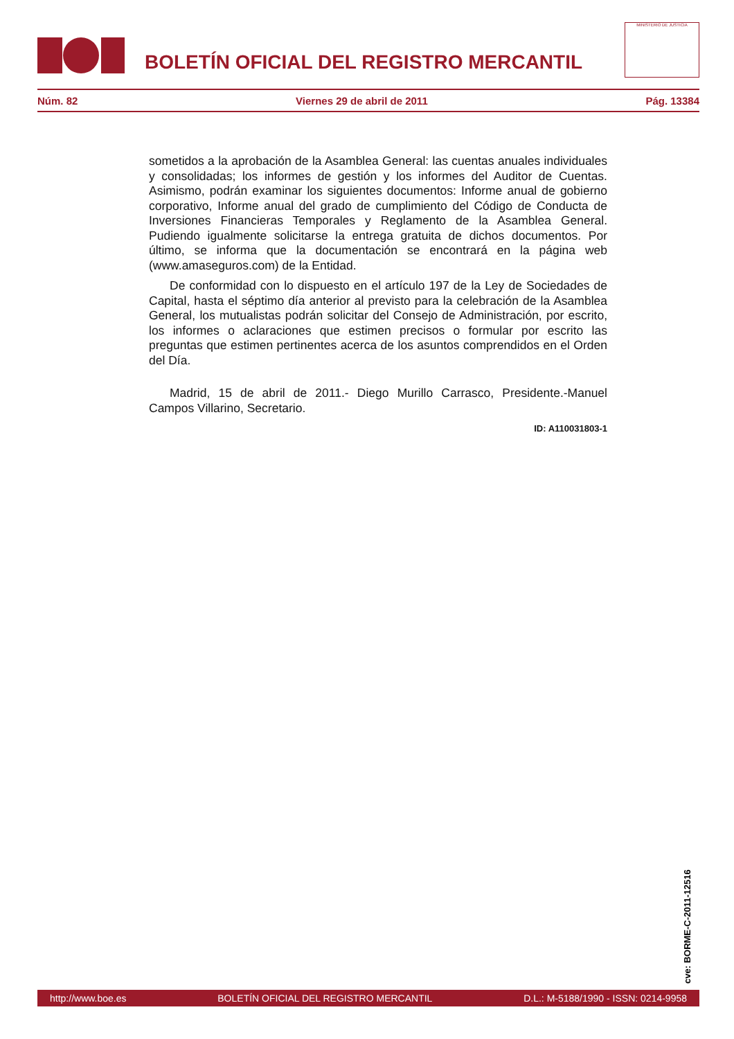BOLETÍN OFICIAL DEL REGISTRO MERCANTIL
MINISTERIO DE JUSTICIA
Núm. 82 Viernes 29 de abril de 2011 Pág. 13384
sometidos a la aprobación de la Asamblea General: las cuentas anuales individuales y consolidadas; los informes de gestión y los informes del Auditor de Cuentas. Asimismo, podrán examinar los siguientes documentos: Informe anual de gobierno corporativo, Informe anual del grado de cumplimiento del Código de Conducta de Inversiones Financieras Temporales y Reglamento de la Asamblea General. Pudiendo igualmente solicitarse la entrega gratuita de dichos documentos. Por último, se informa que la documentación se encontrará en la página web (www.amaseguros.com) de la Entidad.
De conformidad con lo dispuesto en el artículo 197 de la Ley de Sociedades de Capital, hasta el séptimo día anterior al previsto para la celebración de la Asamblea General, los mutualistas podrán solicitar del Consejo de Administración, por escrito, los informes o aclaraciones que estimen precisos o formular por escrito las preguntas que estimen pertinentes acerca de los asuntos comprendidos en el Orden del Día.
Madrid, 15 de abril de 2011.- Diego Murillo Carrasco, Presidente.-Manuel Campos Villarino, Secretario.
ID: A110031803-1
cve: BORME-C-2011-12516
http://www.boe.es BOLETÍN OFICIAL DEL REGISTRO MERCANTIL D.L.: M-5188/1990 - ISSN: 0214-9958